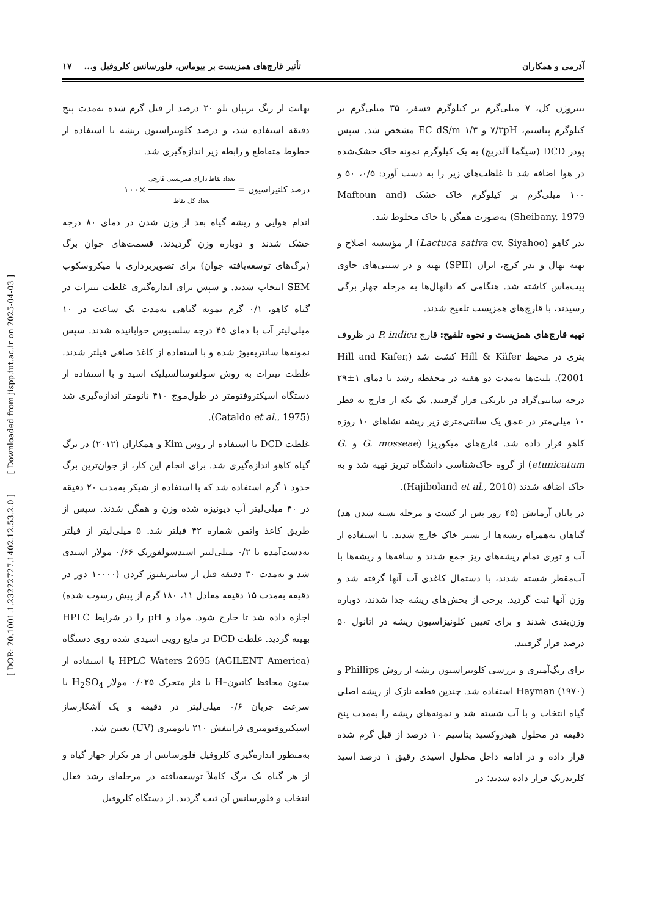آذرمی و همکاران تأثیر قارچ‌های همزیست بر بیوماس، فلورسانس کلروفیل و... ۱۷
نیتروژن کل، ۷ میلی‌گرم بر کیلوگرم فسفر، ۳۵ میلی‌گرم بر کیلوگرم پتاسیم، ۷/۳pH و EC dS/m ۱/۳ مشخص شد. سپس پودر DCD (سیگما آلدریچ) به یک کیلوگرم نمونه خاک خشک‌شده در هوا اضافه شد تا غلظت‌های زیر را به دست آورد: ۰/۵، ۵۰ و ۱۰۰ میلی‌گرم بر کیلوگرم خاک خشک (Maftoun and Sheibany, 1979) به‌صورت همگن با خاک مخلوط شد.
بذر کاهو (Lactuca sativa cv. Siyahoo) از مؤسسه اصلاح و تهیه نهال و بذر کرج، ایران (SPII) تهیه و در سینی‌های حاوی پیت‌ماس کاشته شد. هنگامی که دانهال‌ها به مرحله چهار برگی رسیدند، با قارچ‌های همزیست تلقیح شدند.
تهیه قارچ‌های همزیست و نحوه تلقیح: قارچ P. indica در ظروف پتری در محیط Hill & Käfer کشت شد (Hill and Kafer, 2001). پلیت‌ها به‌مدت دو هفته در محفظه رشد با دمای ۱±۲۹ درجه سانتی‌گراد در تاریکی قرار گرفتند. یک تکه از قارچ به قطر ۱۰ میلی‌متر در عمق یک سانتی‌متری زیر ریشه نشاهای ۱۰ روزه کاهو قرار داده شد. قارچ‌های میکوریزا (G. mosseae و G. etunicatum) از گروه خاک‌شناسی دانشگاه تبریز تهیه شد و به خاک اضافه شدند (Hajiboland et al., 2010).
در پایان آزمایش (۴۵ روز پس از کشت و مرحله بسته شدن هد) گیاهان به‌همراه ریشه‌ها از بستر خاک خارج شدند. با استفاده از آب و توری تمام ریشه‌های ریز جمع شدند و ساقه‌ها و ریشه‌ها با آب‌مقطر شسته شدند، با دستمال کاغذی آب آنها گرفته شد و وزن آنها ثبت گردید. برخی از بخش‌های ریشه جدا شدند، دوباره وزن‌بندی شدند و برای تعیین کلونیزاسیون ریشه در اتانول ۵۰ درصد قرار گرفتند.
برای رنگ‌آمیزی و بررسی کلونیزاسیون ریشه از روش Phillips و Hayman (۱۹۷۰) استفاده شد. چندین قطعه نازک از ریشه اصلی گیاه انتخاب و با آب شسته شد و نمونه‌های ریشه را به‌مدت پنج دقیقه در محلول هیدروکسید پتاسیم ۱۰ درصد از قبل گرم شده قرار داده و در ادامه داخل محلول اسیدی رقیق ۱ درصد اسید کلریدریک قرار داده شدند؛ در
نهایت از رنگ تریپان بلو ۲۰ درصد از قبل گرم شده به‌مدت پنج دقیقه استفاده شد، و درصد کلونیزاسیون ریشه با استفاده از خطوط متقاطع و رابطه زیر اندازه‌گیری شد.
درصد کلنیزاسیون = تعداد نقاط دارای همزیستی قارچی تعداد کل نقاط ×۱۰۰
اندام هوایی و ریشه گیاه بعد از وزن شدن در دمای ۸۰ درجه خشک شدند و دوباره وزن گردیدند. قسمت‌های جوان برگ (برگ‌های توسعه‌یافته جوان) برای تصویربرداری با میکروسکوپ SEM انتخاب شدند. و سپس برای اندازه‌گیری غلظت نیترات در گیاه کاهو، ۰/۱ گرم نمونه گیاهی به‌مدت یک ساعت در ۱۰ میلی‌لیتر آب با دمای ۴۵ درجه سلسیوس خوابانیده شدند. سپس نمونه‌ها سانتریفیوژ شده و با استفاده از کاغذ صافی فیلتر شدند. غلظت نیترات به روش سولفوسالسیلیک اسید و با استفاده از دستگاه اسپکتروفتومتر در طول‌موج ۴۱۰ نانومتر اندازه‌گیری شد (Cataldo et al., 1975).
غلظت DCD با استفاده از روش Kim و همکاران (۲۰۱۲) در برگ گیاه کاهو اندازه‌گیری شد. برای انجام این کار، از جوان‌ترین برگ حدود ۱ گرم استفاده شد که با استفاده از شیکر به‌مدت ۲۰ دقیقه در ۴۰ میلی‌لیتر آب دیونیزه شده وزن و همگن شدند. سپس از طریق کاغذ واتمن شماره ۴۲ فیلتر شد. ۵ میلی‌لیتر از فیلتر به‌دست‌آمده با ۰/۲ میلی‌لیتر اسیدسولفوریک ۰/۶۶ مولار اسیدی شد و به‌مدت ۳۰ دقیقه قبل از سانتریفیوژ کردن (۱۰۰۰۰ دور در دقیقه به‌مدت ۱۵ دقیقه معادل ۱۱، ۱۸۰ گرم از پیش رسوب شده) اجازه داده شد تا خارج شود. مواد و pH را در شرایط HPLC بهینه گردید. غلظت DCD در مایع رویی اسیدی شده روی دستگاه HPLC Waters 2695 (AGILENT America) با استفاده از ستون محافظ کاتیون–H با فاز متحرک ۰/۰۲۵ مولار H<sub>2</sub>SO<sub>4</sub> با سرعت جریان ۰/۶ میلی‌لیتر در دقیقه و یک آشکارساز اسپکتروفتومتری فرابنفش ۲۱۰ نانومتری (UV) تعیین شد.
به‌منظور اندازه‌گیری کلروفیل فلورسانس از هر تکرار چهار گیاه و از هر گیاه یک برگ کاملاً توسعه‌یافته در مرحله‌ای رشد فعال انتخاب و فلورسانس آن ثبت گردید. از دستگاه کلروفیل
[ DOR: 20.1001.1.23222727.1402.12.53.2.0 ] [ Downloaded from jispp.iut.ac.ir on 2025-04-03 ]